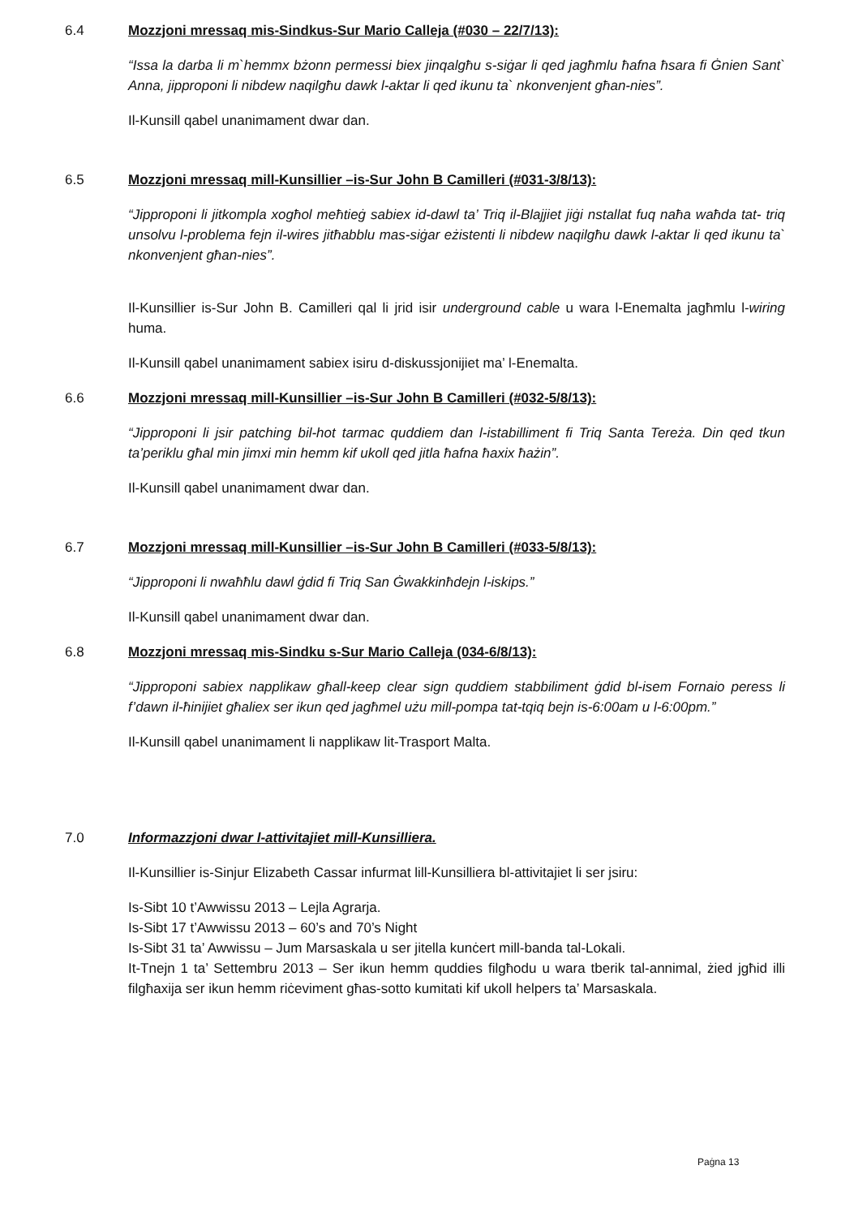6.4 Mozzjoni mressaq mis-Sindkus-Sur Mario Calleja (#030 – 22/7/13):
“Issa la darba li m`hemmx bżonn permessi biex jinqalgħu s-siġar li qed jagħmlu ħafna ħsara fi Ġnien Sant` Anna, jipproponi li nibdew naqilgħu dawk l-aktar li qed ikunu ta` nkonvenjent għan-nies”.
Il-Kunsill qabel unanimament dwar dan.
6.5 Mozzjoni mressaq mill-Kunsillier –is-Sur John B Camilleri (#031-3/8/13):
“Jipproponi li jitkompla xogħol meħtieġ sabiex id-dawl ta’ Triq il-Blajjiet jiġi nstallat fuq naħa waħda tat- triq unsolvu l-problema fejn il-wires jitħabblu mas-siġar eżistenti li nibdew naqilgħu dawk l-aktar li qed ikunu ta` nkonvenjent għan-nies”.
Il-Kunsillier is-Sur John B. Camilleri qal li jrid isir underground cable u wara l-Enemalta jagħmlu l-wiring huma.
Il-Kunsill qabel unanimament sabiex isiru d-diskussjonijiet ma’ l-Enemalta.
6.6 Mozzjoni mressaq mill-Kunsillier –is-Sur John B Camilleri (#032-5/8/13):
“Jipproponi li jsir patching bil-hot tarmac quddiem dan l-istabilliment fi Triq Santa Tereża. Din qed tkun ta’periklu għal min jimxi min hemm kif ukoll qed jitla ħafna ħaxix ħażin”.
Il-Kunsill qabel unanimament dwar dan.
6.7 Mozzjoni mressaq mill-Kunsillier –is-Sur John B Camilleri (#033-5/8/13):
“Jipproponi li nwaħħlu dawl ġdid fi Triq San Ġwakkinħdejn l-iskips.”
Il-Kunsill qabel unanimament dwar dan.
6.8 Mozzjoni mressaq mis-Sindku s-Sur Mario Calleja (034-6/8/13):
“Jipproponi sabiex napplikaw għall-keep clear sign quddiem stabbiliment ġdid bl-isem Fornaio peress li f’dawn il-ħinijiet għaliex ser ikun qed jagħmel użu mill-pompa tat-tqiq bejn is-6:00am u l-6:00pm.”
Il-Kunsill qabel unanimament li napplikaw lit-Trasport Malta.
7.0 Informazzjoni dwar l-attivitajiet mill-Kunsilliera.
Il-Kunsillier is-Sinjur Elizabeth Cassar infurmat lill-Kunsilliera bl-attivitajiet li ser jsiru:
Is-Sibt 10 t’Awwissu 2013 – Lejla Agrarja.
Is-Sibt 17 t’Awwissu 2013 – 60’s and 70’s Night
Is-Sibt 31 ta’ Awwissu – Jum Marsaskala u ser jitella kunċert mill-banda tal-Lokali.
It-Tnejn 1 ta’ Settembru 2013 – Ser ikun hemm quddies filgħodu u wara tberik tal-annimal, żied jgħid illi filgħaxija ser ikun hemm riċeviment għas-sotto kumitati kif ukoll helpers ta’ Marsaskala.
Paġna 13